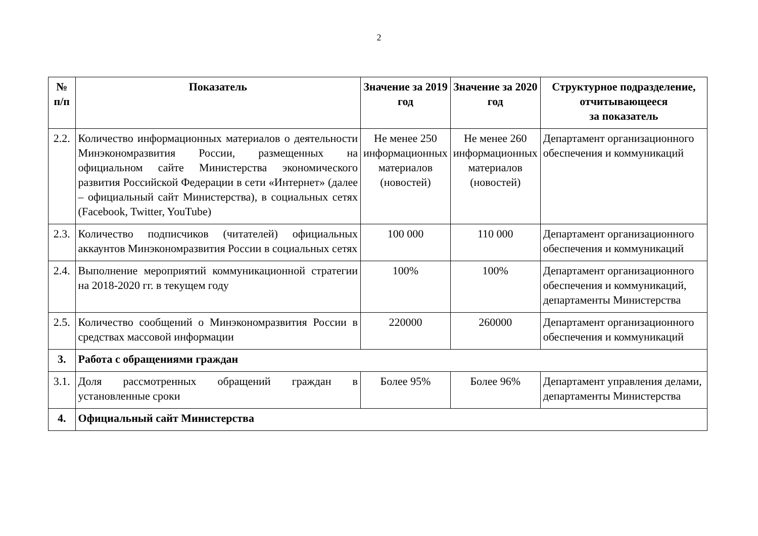2
| № п/п | Показатель | Значение за 2019 год | Значение за 2020 год | Структурное подразделение, отчитывающееся за показатель |
| --- | --- | --- | --- | --- |
| 2.2. | Количество информационных материалов о деятельности Минэкономразвития России, размещенных на официальном сайте Министерства экономического развития Российской Федерации в сети «Интернет» (далее – официальный сайт Министерства), в социальных сетях (Facebook, Twitter, YouTube) | Не менее 250 информационных материалов (новостей) | Не менее 260 информационных материалов (новостей) | Департамент организационного обеспечения и коммуникаций |
| 2.3. | Количество подписчиков (читателей) официальных аккаунтов Минэкономразвития России в социальных сетях | 100 000 | 110 000 | Департамент организационного обеспечения и коммуникаций |
| 2.4. | Выполнение мероприятий коммуникационной стратегии на 2018-2020 гг. в текущем году | 100% | 100% | Департамент организационного обеспечения и коммуникаций, департаменты Министерства |
| 2.5. | Количество сообщений о Минэкономразвития России в средствах массовой информации | 220000 | 260000 | Департамент организационного обеспечения и коммуникаций |
| 3. | Работа с обращениями граждан | | | |
| 3.1. | Доля рассмотренных обращений граждан в установленные сроки | Более 95% | Более 96% | Департамент управления делами, департаменты Министерства |
| 4. | Официальный сайт Министерства | | | |